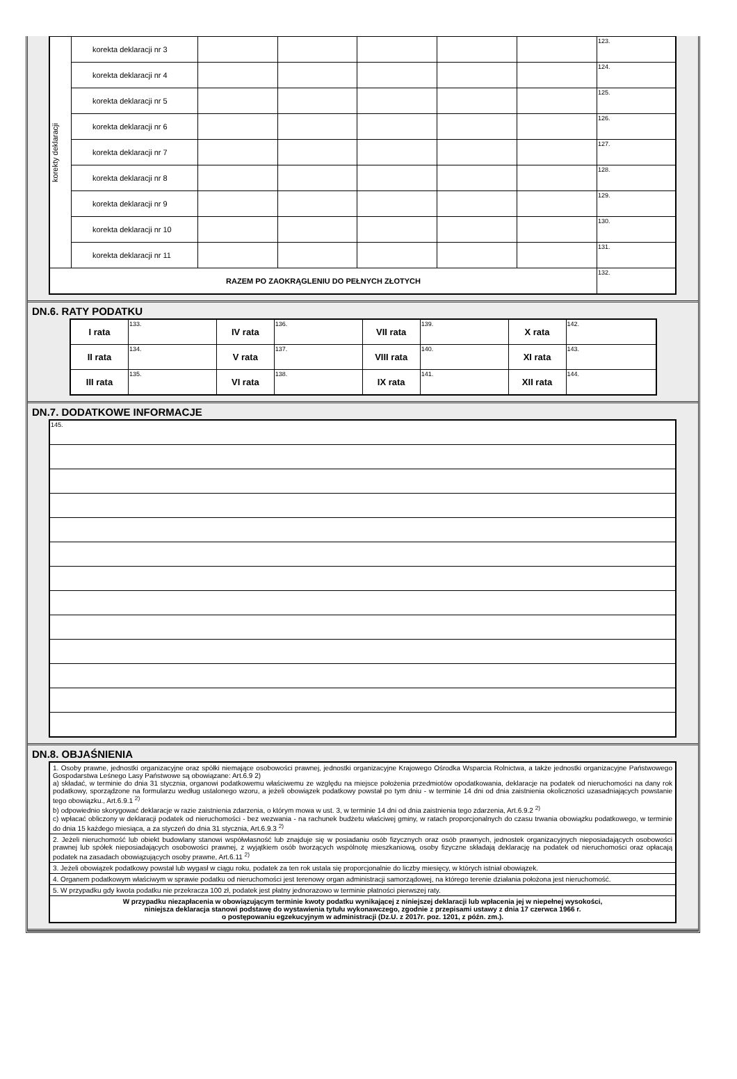| korekty deklaracji | korekta deklaracji nr 3 | | | | | | 123. |
| | korekta deklaracji nr 4 | | | | | | 124. |
| | korekta deklaracji nr 5 | | | | | | 125. |
| | korekta deklaracji nr 6 | | | | | | 126. |
| | korekta deklaracji nr 7 | | | | | | 127. |
| | korekta deklaracji nr 8 | | | | | | 128. |
| | korekta deklaracji nr 9 | | | | | | 129. |
| | korekta deklaracji nr 10 | | | | | | 130. |
| | korekta deklaracji nr 11 | | | | | | 131. |
| RAZEM PO ZAOKRĄGLENIU DO PEŁNYCH ZŁOTYCH | | | | | | | 132. |
DN.6. RATY PODATKU
| I rata | 133. | IV rata | 136. | VII rata | 139. | X rata | 142. |
| II rata | 134. | V rata | 137. | VIII rata | 140. | XI rata | 143. |
| III rata | 135. | VI rata | 138. | IX rata | 141. | XII rata | 144. |
DN.7. DODATKOWE INFORMACJE
| 145. |
DN.8. OBJAŚNIENIA
| 1. Osoby prawne, jednostki organizacyjne oraz spółki niemające osobowości prawnej, jednostki organizacyjne Krajowego Ośrodka Wsparcia Rolnictwa, a także jednostki organizacyjne Państwowego Gospodarstwa Leśnego Lasy Państwowe są obowiązane: Art.6.9 2) a) składać, w terminie do dnia 31 stycznia, organowi podatkowemu właściwemu ze względu na miejsce położenia przedmiotów opodatkowania, deklaracje na podatek od nieruchomości na dany rok podatkowy, sporządzone na formularzu według ustalonego wzoru, a jeżeli obowiązek podatkowy powstał po tym dniu - w terminie 14 dni od dnia zaistnienia okoliczności uzasadniających powstanie tego obowiązku., Art.6.9.1 <sup>2)</sup> b) odpowiednio skorygować deklaracje w razie zaistnienia zdarzenia, o którym mowa w ust. 3, w terminie 14 dni od dnia zaistnienia tego zdarzenia, Art.6.9.2 <sup>2)</sup> c) wpłacać obliczony w deklaracji podatek od nieruchomości - bez wezwania - na rachunek budżetu właściwej gminy, w ratach proporcjonalnych do czasu trwania obowiązku podatkowego, w terminie do dnia 15 każdego miesiąca, a za styczeń do dnia 31 stycznia, Art.6.9.3 <sup>2)</sup> |
| 2. Jeżeli nieruchomość lub obiekt budowlany stanowi współwłasność lub znajduje się w posiadaniu osób fizycznych oraz osób prawnych, jednostek organizacyjnych nieposiadających osobowości prawnej lub spółek nieposiadających osobowości prawnej, z wyjątkiem osób tworzących wspólnotę mieszkaniową, osoby fizyczne składają deklarację na podatek od nieruchomości oraz opłacają podatek na zasadach obowiązujących osoby prawne, Art.6.11 <sup>2)</sup> |
| 3. Jeżeli obowiązek podatkowy powstał lub wygasł w ciągu roku, podatek za ten rok ustala się proporcjonalnie do liczby miesięcy, w których istniał obowiązek. |
| 4. Organem podatkowym właściwym w sprawie podatku od nieruchomości jest terenowy organ administracji samorządowej, na którego terenie działania położona jest nieruchomość. |
| 5. W przypadku gdy kwota podatku nie przekracza 100 zł, podatek jest płatny jednorazowo w terminie płatności pierwszej raty. |
| W przypadku niezapłacenia w obowiązującym terminie kwoty podatku wynikającej z niniejszej deklaracji lub wpłacenia jej w niepełnej wysokości, niniejsza deklaracja stanowi podstawę do wystawienia tytułu wykonawczego, zgodnie z przepisami ustawy z dnia 17 czerwca 1966 r. o postępowaniu egzekucyjnym w administracji (Dz.U. z 2017r. poz. 1201, z późn. zm.). |